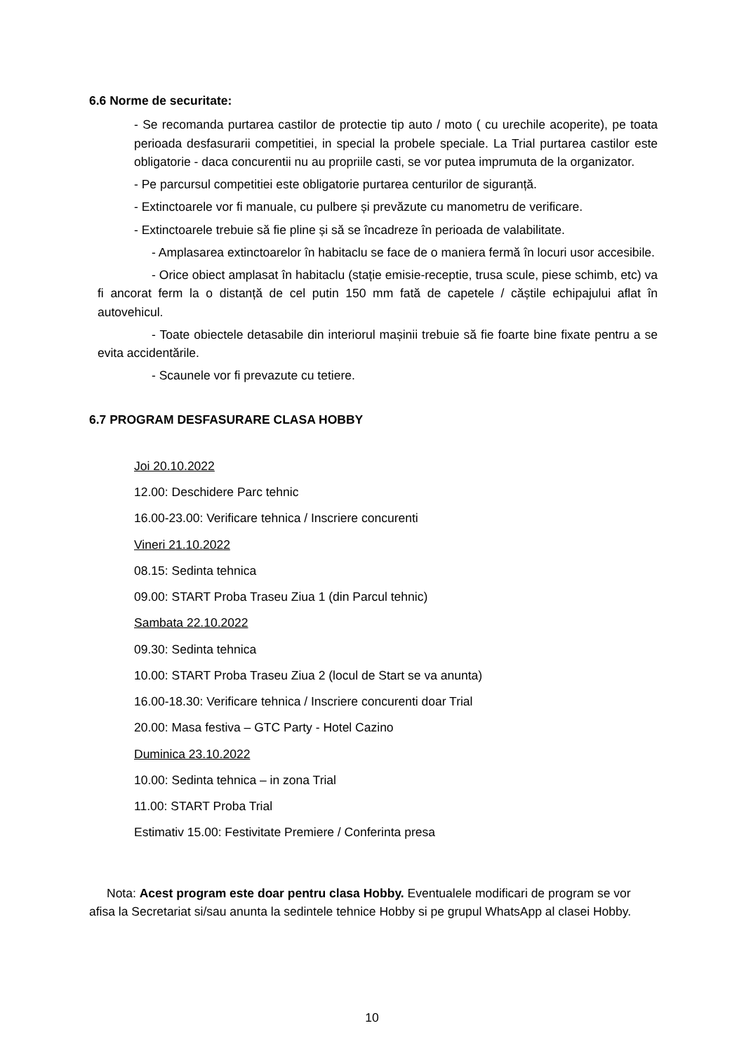6.6 Norme de securitate:
- Se recomanda purtarea castilor de protectie tip auto / moto ( cu urechile acoperite), pe toata perioada desfasurarii competitiei, in special la probele speciale. La Trial purtarea castilor este obligatorie - daca concurentii nu au propriile casti, se vor putea imprumuta de la organizator.
- Pe parcursul competitiei este obligatorie purtarea centurilor de siguranță.
- Extinctoarele vor fi manuale, cu pulbere și prevăzute cu manometru de verificare.
- Extinctoarele trebuie să fie pline și să se încadreze în perioada de valabilitate.
- Amplasarea extinctoarelor în habitaclu se face de o maniera fermă în locuri usor accesibile.
- Orice obiect amplasat în habitaclu (stație emisie-receptie, trusa scule, piese schimb, etc) va fi ancorat ferm la o distanță de cel putin 150 mm fată de capetele / căștile echipajului aflat în autovehicul.
- Toate obiectele detasabile din interiorul mașinii trebuie să fie foarte bine fixate pentru a se evita accidentările.
- Scaunele vor fi prevazute cu tetiere.
6.7 PROGRAM DESFASURARE CLASA HOBBY
Joi 20.10.2022
12.00: Deschidere Parc tehnic
16.00-23.00: Verificare tehnica / Inscriere concurenti
Vineri 21.10.2022
08.15: Sedinta tehnica
09.00: START Proba Traseu Ziua 1 (din Parcul tehnic)
Sambata 22.10.2022
09.30: Sedinta tehnica
10.00: START Proba Traseu Ziua 2 (locul de Start se va anunta)
16.00-18.30: Verificare tehnica / Inscriere concurenti doar Trial
20.00: Masa festiva – GTC Party - Hotel Cazino
Duminica 23.10.2022
10.00: Sedinta tehnica – in zona Trial
11.00: START Proba Trial
Estimativ 15.00: Festivitate Premiere / Conferinta presa
Nota: Acest program este doar pentru clasa Hobby. Eventualele modificari de program se vor afisa la Secretariat si/sau anunta la sedintele tehnice Hobby si pe grupul WhatsApp al clasei Hobby.
10